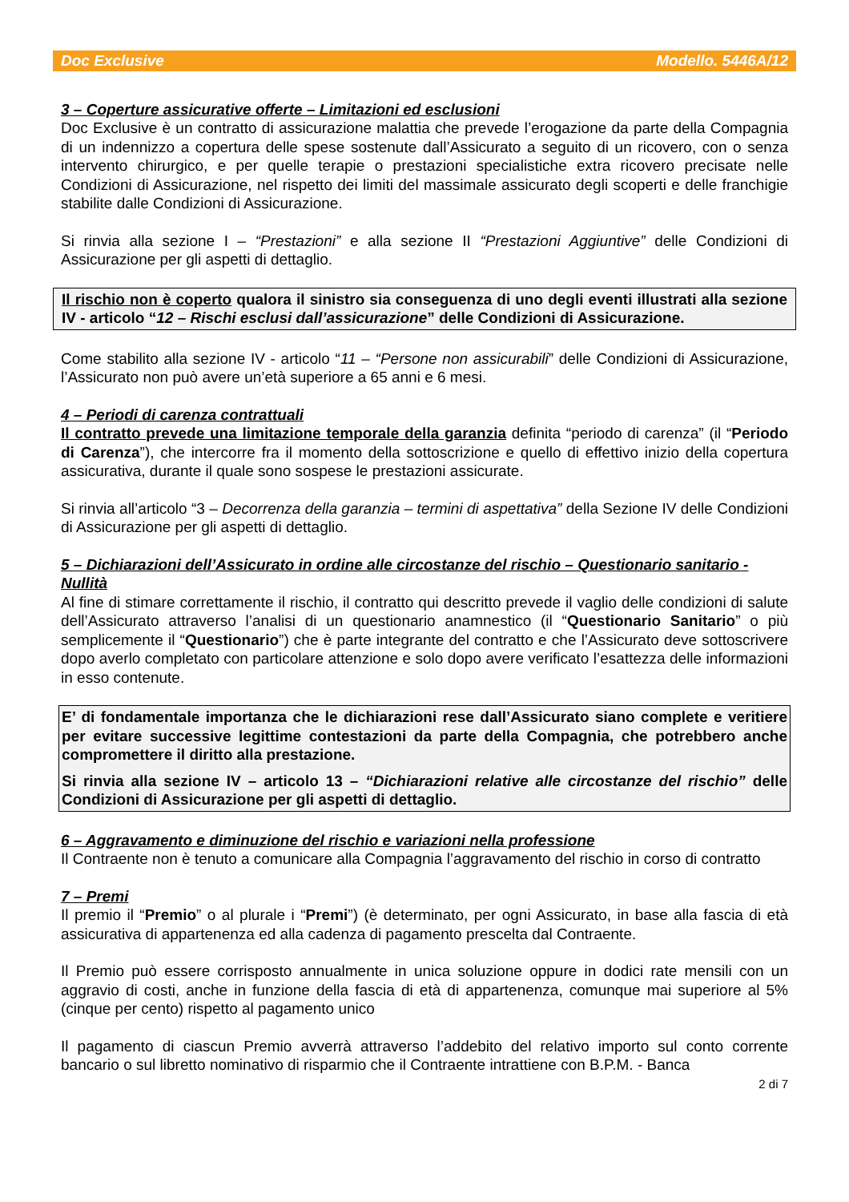Doc Exclusive Modello. 5446A/12
3 – Coperture assicurative offerte – Limitazioni ed esclusioni
Doc Exclusive è un contratto di assicurazione malattia che prevede l’erogazione da parte della Compagnia di un indennizzo a copertura delle spese sostenute dall’Assicurato a seguito di un ricovero, con o senza intervento chirurgico, e per quelle terapie o prestazioni specialistiche extra ricovero precisate nelle Condizioni di Assicurazione, nel rispetto dei limiti del massimale assicurato degli scoperti e delle franchigie stabilite dalle Condizioni di Assicurazione.
Si rinvia alla sezione I – “Prestazioni” e alla sezione II “Prestazioni Aggiuntive” delle Condizioni di Assicurazione per gli aspetti di dettaglio.
Il rischio non è coperto qualora il sinistro sia conseguenza di uno degli eventi illustrati alla sezione IV - articolo “12 – Rischi esclusi dall’assicurazione” delle Condizioni di Assicurazione.
Come stabilito alla sezione IV - articolo “11 – “Persone non assicurabili” delle Condizioni di Assicurazione, l’Assicurato non può avere un’età superiore a 65 anni e 6 mesi.
4 – Periodi di carenza contrattuali
Il contratto prevede una limitazione temporale della garanzia definita “periodo di carenza” (il “Periodo di Carenza”), che intercorre fra il momento della sottoscrizione e quello di effettivo inizio della copertura assicurativa, durante il quale sono sospese le prestazioni assicurate.
Si rinvia all’articolo “3 – Decorrenza della garanzia – termini di aspettativa” della Sezione IV delle Condizioni di Assicurazione per gli aspetti di dettaglio.
5 – Dichiarazioni dell’Assicurato in ordine alle circostanze del rischio – Questionario sanitario - Nullità
Al fine di stimare correttamente il rischio, il contratto qui descritto prevede il vaglio delle condizioni di salute dell’Assicurato attraverso l’analisi di un questionario anamnestico (il “Questionario Sanitario” o più semplicemente il “Questionario”) che è parte integrante del contratto e che l’Assicurato deve sottoscrivere dopo averlo completato con particolare attenzione e solo dopo avere verificato l’esattezza delle informazioni in esso contenute.
E’ di fondamentale importanza che le dichiarazioni rese dall’Assicurato siano complete e veritiere per evitare successive legittime contestazioni da parte della Compagnia, che potrebbero anche compromettere il diritto alla prestazione.
Si rinvia alla sezione IV – articolo 13 – “Dichiarazioni relative alle circostanze del rischio” delle Condizioni di Assicurazione per gli aspetti di dettaglio.
6 – Aggravamento e diminuzione del rischio e variazioni nella professione
Il Contraente non è tenuto a comunicare alla Compagnia l’aggravamento del rischio in corso di contratto
7 – Premi
Il premio il “Premio” o al plurale i “Premi”) (è determinato, per ogni Assicurato, in base alla fascia di età assicurativa di appartenenza ed alla cadenza di pagamento prescelta dal Contraente.
Il Premio può essere corrisposto annualmente in unica soluzione oppure in dodici rate mensili con un aggravio di costi, anche in funzione della fascia di età di appartenenza, comunque mai superiore al 5% (cinque per cento) rispetto al pagamento unico
Il pagamento di ciascun Premio avverrà attraverso l’addebito del relativo importo sul conto corrente bancario o sul libretto nominativo di risparmio che il Contraente intrattiene con B.P.M. - Banca
2 di 7